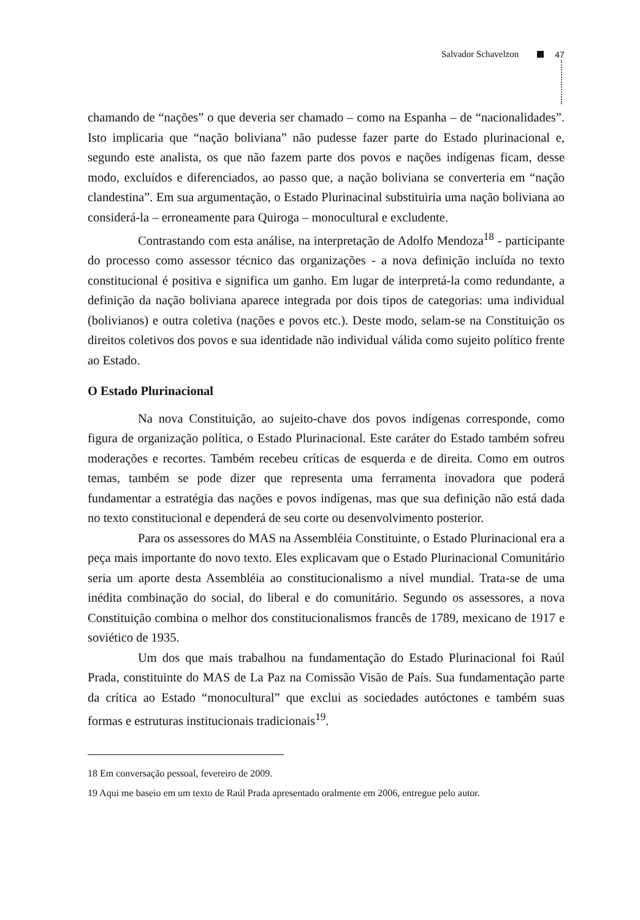Salvador Schavelzon 47
chamando de “nações” o que deveria ser chamado – como na Espanha – de “nacionalidades”. Isto implicaria que “nação boliviana” não pudesse fazer parte do Estado plurinacional e, segundo este analista, os que não fazem parte dos povos e nações indígenas ficam, desse modo, excluídos e diferenciados, ao passo que, a nação boliviana se converteria em “nação clandestina”. Em sua argumentação, o Estado Plurinacinal substituiria uma nação boliviana ao considerá-la – erroneamente para Quiroga – monocultural e excludente.
Contrastando com esta análise, na interpretação de Adolfo Mendoza<sup>18</sup> - participante do processo como assessor técnico das organizações - a nova definição incluída no texto constitucional é positiva e significa um ganho. Em lugar de interpretá-la como redundante, a definição da nação boliviana aparece integrada por dois tipos de categorias: uma individual (bolivianos) e outra coletiva (nações e povos etc.). Deste modo, selam-se na Constituição os direitos coletivos dos povos e sua identidade não individual válida como sujeito político frente ao Estado.
O Estado Plurinacional
Na nova Constituição, ao sujeito-chave dos povos indígenas corresponde, como figura de organização política, o Estado Plurinacional. Este caráter do Estado também sofreu moderações e recortes. Também recebeu críticas de esquerda e de direita. Como em outros temas, também se pode dizer que representa uma ferramenta inovadora que poderá fundamentar a estratégia das nações e povos indígenas, mas que sua definição não está dada no texto constitucional e dependerá de seu corte ou desenvolvimento posterior.
Para os assessores do MAS na Assembléia Constituinte, o Estado Plurinacional era a peça mais importante do novo texto. Eles explicavam que o Estado Plurinacional Comunitário seria um aporte desta Assembléia ao constitucionalismo a nível mundial. Trata-se de uma inédita combinação do social, do liberal e do comunitário. Segundo os assessores, a nova Constituição combina o melhor dos constitucionalismos francês de 1789, mexicano de 1917 e soviético de 1935.
Um dos que mais trabalhou na fundamentação do Estado Plurinacional foi Raúl Prada, constituinte do MAS de La Paz na Comissão Visão de País. Sua fundamentação parte da crítica ao Estado “monocultural” que exclui as sociedades autóctones e também suas formas e estruturas institucionais tradicionais<sup>19</sup>.
18 Em conversação pessoal, fevereiro de 2009.
19 Aqui me baseio em um texto de Raúl Prada apresentado oralmente em 2006, entregue pelo autor.